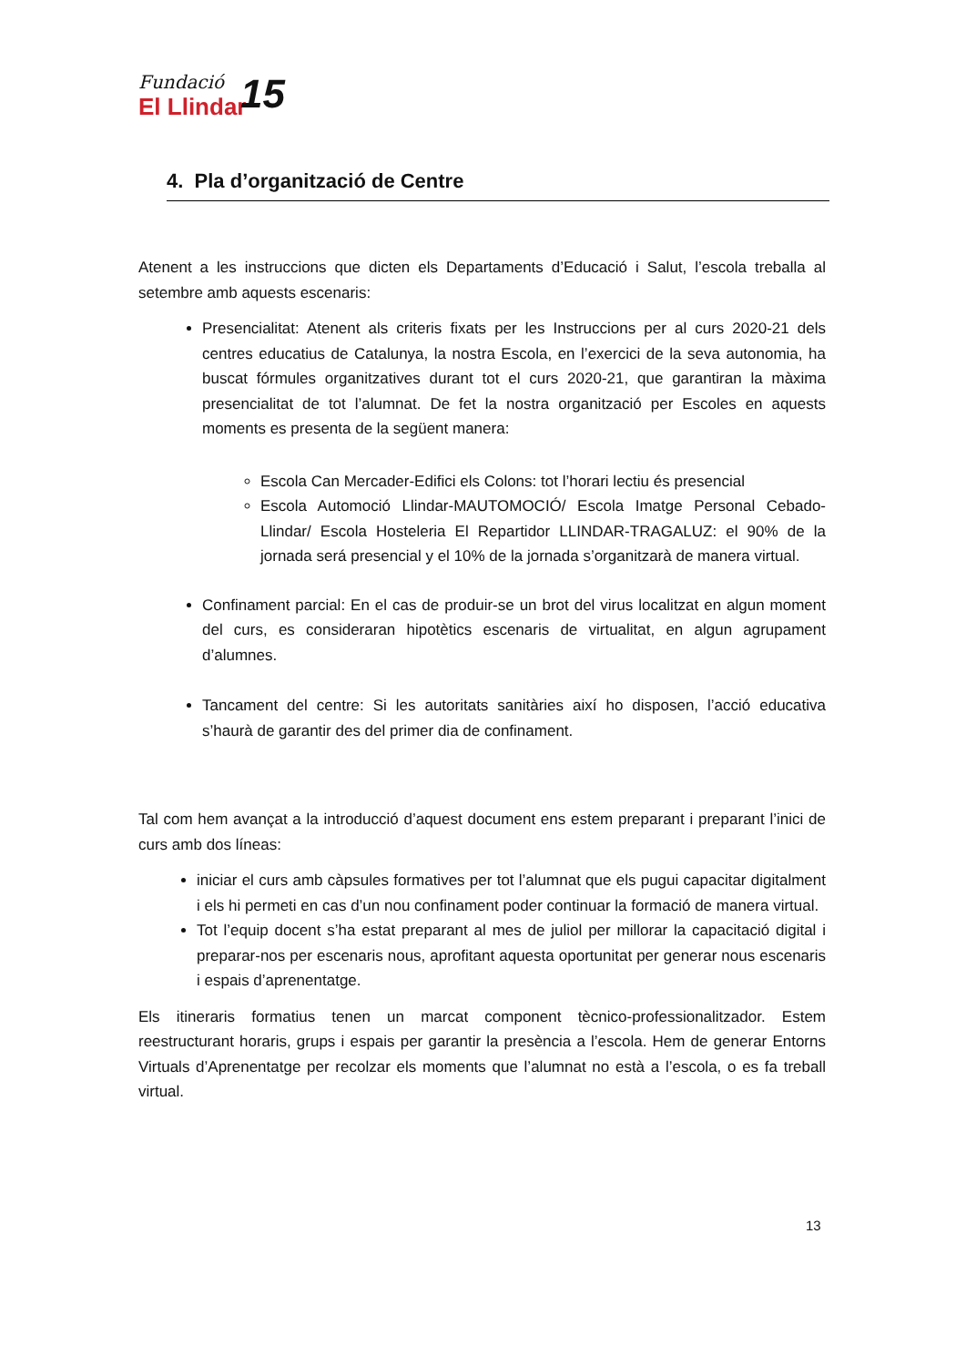Fundació
El Llindar
15
4. Pla d’organització de Centre
Atenent a les instruccions que dicten els Departaments d’Educació i Salut, l’escola treballa al setembre amb aquests escenaris:
Presencialitat: Atenent als criteris fixats per les Instruccions per al curs 2020-21 dels centres educatius de Catalunya, la nostra Escola, en l’exercici de la seva autonomia, ha buscat fórmules organitzatives durant tot el curs 2020-21, que garantiran la màxima presencialitat de tot l’alumnat. De fet la nostra organització per Escoles en aquests moments es presenta de la següent manera:
Escola Can Mercader-Edifici els Colons: tot l’horari lectiu és presencial
Escola Automoció Llindar-MAUTOMOCIÓ/ Escola Imatge Personal Cebado-Llindar/ Escola Hosteleria El Repartidor LLINDAR-TRAGALUZ: el 90% de la jornada será presencial y el 10% de la jornada s’organitzarà de manera virtual.
Confinament parcial: En el cas de produir-se un brot del virus localitzat en algun moment del curs, es consideraran hipotètics escenaris de virtualitat, en algun agrupament d’alumnes.
Tancament del centre: Si les autoritats sanitàries així ho disposen, l’acció educativa s’haurà de garantir des del primer dia de confinament.
Tal com hem avançat a la introducció d’aquest document ens estem preparant i preparant l’inici de curs amb dos líneas:
iniciar el curs amb càpsules formatives per tot l’alumnat que els pugui capacitar digitalment i els hi permeti en cas d’un nou confinament poder continuar la formació de manera virtual.
Tot l’equip docent s’ha estat preparant al mes de juliol per millorar la capacitació digital i preparar-nos per escenaris nous, aprofitant aquesta oportunitat per generar nous escenaris i espais d’aprenentatge.
Els itineraris formatius tenen un marcat component tècnico-professionalitzador. Estem reestructurant horaris, grups i espais per garantir la presència a l’escola. Hem de generar Entorns Virtuals d’Aprenentatge per recolzar els moments que l’alumnat no està a l’escola, o es fa treball virtual.
13